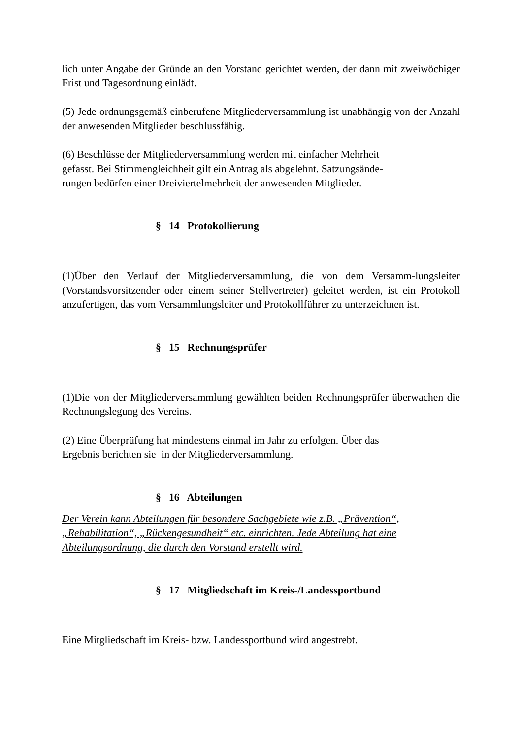lich unter Angabe der Gründe an den Vorstand gerichtet werden, der dann mit zweiwöchiger Frist und Tagesordnung einlädt.
(5) Jede ordnungsgemäß einberufene Mitgliederversammlung ist unabhängig von der Anzahl der anwesenden Mitglieder beschlussfähig.
(6) Beschlüsse der Mitgliederversammlung werden mit einfacher Mehrheit
gefasst. Bei Stimmengleichheit gilt ein Antrag als abgelehnt. Satzungsände-
rungen bedürfen einer Dreiviertelmehrheit der anwesenden Mitglieder.
§ 14 Protokollierung
(1)Über den Verlauf der Mitgliederversammlung, die von dem Versamm-lungsleiter (Vorstandsvorsitzender oder einem seiner Stellvertreter) geleitet werden, ist ein Protokoll anzufertigen, das vom Versammlungsleiter und Protokollführer zu unterzeichnen ist.
§ 15 Rechnungsprüfer
(1)Die von der Mitgliederversammlung gewählten beiden Rechnungsprüfer überwachen die Rechnungslegung des Vereins.
(2) Eine Überprüfung hat mindestens einmal im Jahr zu erfolgen. Über das
Ergebnis berichten sie in der Mitgliederversammlung.
§ 16 Abteilungen
Der Verein kann Abteilungen für besondere Sachgebiete wie z.B. „Prävention“,
„Rehabilitation“, „Rückengesundheit“ etc. einrichten. Jede Abteilung hat eine
Abteilungsordnung, die durch den Vorstand erstellt wird.
§ 17 Mitgliedschaft im Kreis-/Landessportbund
Eine Mitgliedschaft im Kreis- bzw. Landessportbund wird angestrebt.